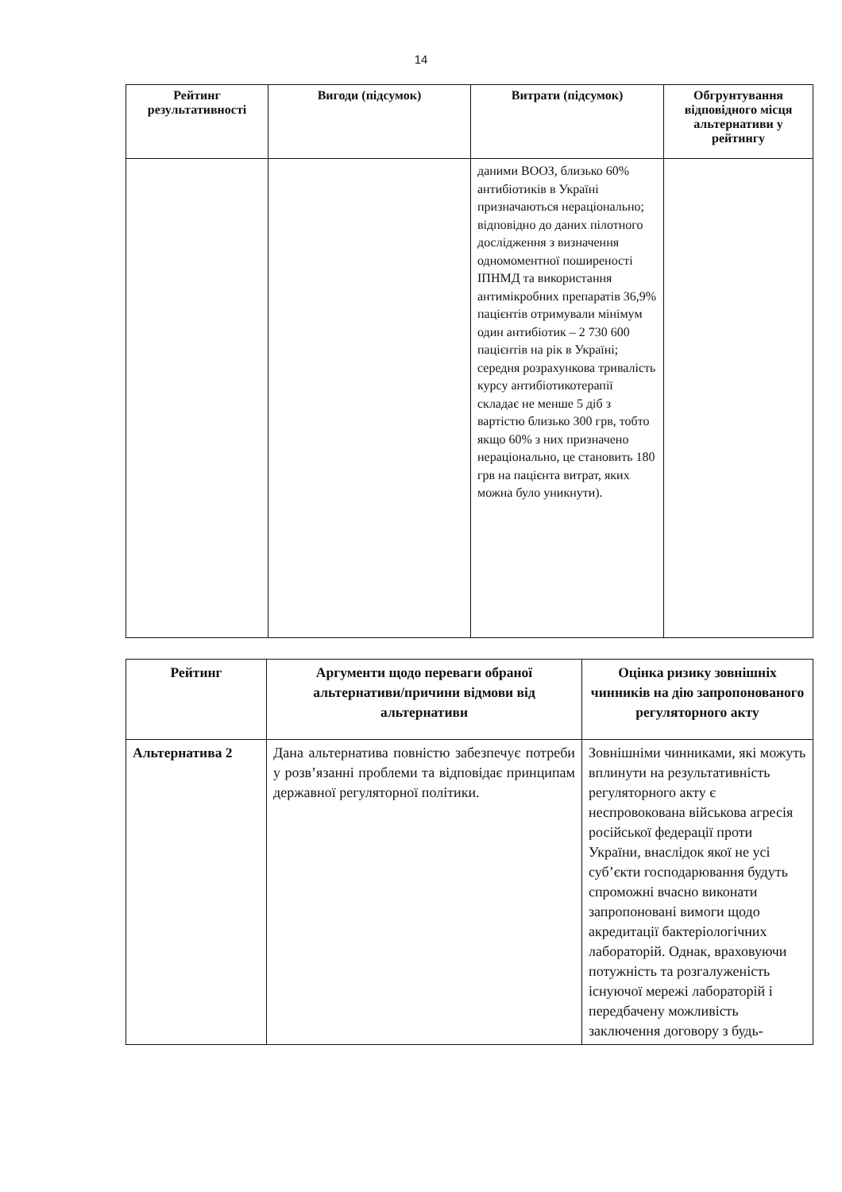14
| Рейтинг результативності | Вигоди (підсумок) | Витрати (підсумок) | Обгрунтування відповідного місця альтернативи у рейтингу |
| --- | --- | --- | --- |
| | | даними ВООЗ, близько 60% антибіотиків в Україні призначаються нераціонально; відповідно до даних пілотного дослідження з визначення одномоментної поширеності ІПНМД та використання антимікробних препаратів 36,9% пацієнтів отримували мінімум один антибіотик – 2 730 600 пацієнтів на рік в Україні; середня розрахункова тривалість курсу антибіотикотерапії складає не менше 5 діб з вартістю близько 300 грв, тобто якщо 60% з них призначено нераціонально, це становить 180 грв на пацієнта витрат, яких можна було уникнути). | |
| Рейтинг | Аргументи щодо переваги обраної альтернативи/причини відмови від альтернативи | Оцінка ризику зовнішніх чинників на дію запропонованого регуляторного акту |
| --- | --- | --- |
| Альтернатива 2 | Дана альтернатива повністю забезпечує потреби у розв’язанні проблеми та відповідає принципам державної регуляторної політики. | Зовнішніми чинниками, які можуть вплинути на результативність регуляторного акту є неспровокована військова агресія російської федерації проти України, внаслідок якої не усі суб’єкти господарювання будуть спроможні вчасно виконати запропоновані вимоги щодо акредитації бактеріологічних лабораторій. Однак, враховуючи потужність та розгалуженість існуючої мережі лабораторій і передбачену можливість заключення договору з будь- |